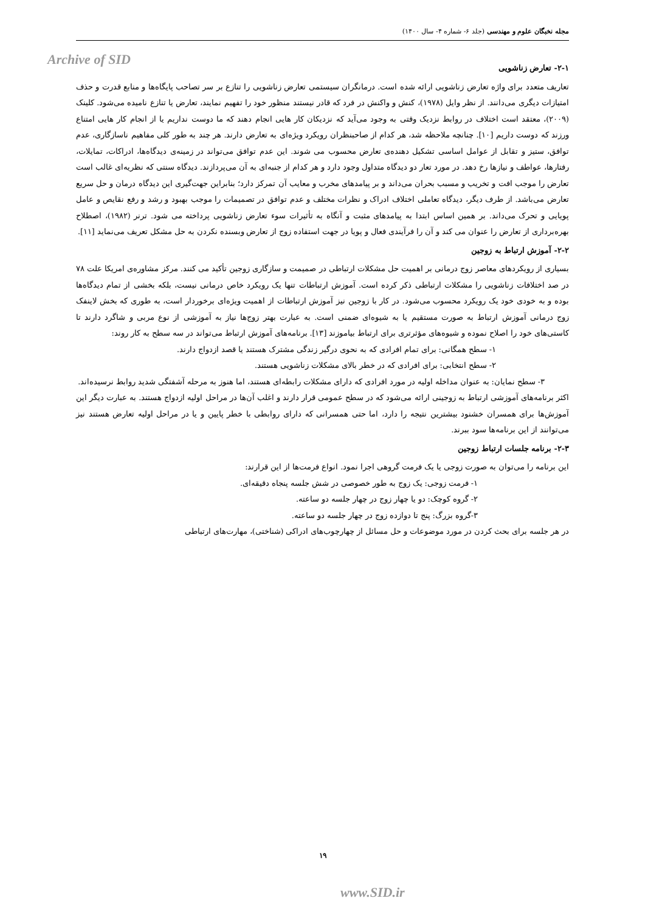مجله نخبگان علوم و مهندسی (جلد ۶- شماره ۴- سال ۱۴۰۰)
Archive of SID
۲-۱- تعارض زناشویی
تعاریف متعدد برای واژه تعارض زناشویی ارائه شده است. درمانگران سیستمی تعارض زناشویی را تنازع بر سر تصاحب پایگاه‌ها و منابع قدرت و حذف امتیازات دیگری می‌دانند. از نظر وایل (۱۹۷۸)، کنش و واکنش در فرد که قادر نیستند منظور خود را تفهیم نمایند، تعارض یا تنازع نامیده می‌شود. کلینک (۲۰۰۹)، معتقد است اختلاف در روابط نزدیک وقتی به وجود می‌آید که نزدیکان کار هایی انجام دهند که ما دوست نداریم یا از انجام کار هایی امتناع ورزند که دوست داریم [۱۰]. چنانچه ملاحظه شد، هر کدام از صاحبنظران رویکرد ویژه‌ای به تعارض دارند. هر چند به طور کلی مفاهیم ناسازگاری، عدم توافق، ستیز و تقابل از عوامل اساسی تشکیل دهنده‌ی تعارض محسوب می شوند. این عدم توافق می‌تواند در زمینه‌ی دیدگاه‌ها، ادراکات، تمایلات، رفتارها، عواطف و نیازها رخ دهد. در مورد تعار دو دیدگاه متداول وجود دارد و هر کدام از جنبه‌ای به آن می‌پردازند. دیدگاه سنتی که نظریه‌ای غالب است تعارض را موجب افت و تخریب و مسبب بحران می‌داند و بر پیامدهای مخرب و معایب آن تمرکز دارد؛ بنابراین جهت‌گیری این دیدگاه درمان و حل سریع تعارض می‌باشد. از طرف دیگر، دیدگاه تعاملی اختلاف ادراک و نظرات مختلف و عدم توافق در تصمیمات را موجب بهبود و رشد و رفع نقایص و عامل پویایی و تحرک می‌داند. بر همین اساس ابتدا به پیامدهای مثبت و آنگاه به تأثیرات سوء تعارض زناشویی پرداخته می شود. ترنر (۱۹۸۲)، اصطلاح بهره‌برداری از تعارض را عنوان می کند و آن را فرآیندی فعال و پویا در جهت استفاده زوج از تعارض وبسنده نکردن به حل مشکل تعریف می‌نماید [۱۱].
۲-۲- آموزش ارتباط به زوجین
بسیاری از رویکردهای معاصر زوج درمانی بر اهمیت حل مشکلات ارتباطی در صمیمت و سازگاری زوجین تأکید می کنند. مرکز مشاوره‌ی امریکا علت ۷۸ در صد اختلافات زناشویی را مشکلات ارتباطی ذکر کرده است. آموزش ارتباطات تنها یک رویکرد خاص درمانی نیست، بلکه بخشی از تمام دیدگاه‌ها بوده و به خودی خود یک رویکرد محسوب می‌شود. در کار با زوجین نیز آموزش ارتباطات از اهمیت ویژه‌ای برخوردار است، به طوری که بخش لاینفک زوج درمانی آموزش ارتباط به صورت مستقیم یا به شیوه‌ای ضمنی است. به عبارت بهتر زوج‌ها نیاز به آموزشی از نوع مربی و شاگرد دارند تا کاستی‌های خود را اصلاح نموده و شیوه‌های مؤثرتری برای ارتباط بیاموزند [۱۳]. برنامه‌های آموزش ارتباط می‌تواند در سه سطح به کار روند:
۱- سطح همگانی: برای تمام افرادی که به نحوی درگیر زندگی مشترک هستند یا قصد ازدواج دارند.
۲- سطح انتخابی: برای افرادی که در خطر بالای مشکلات زناشویی هستند.
۳- سطح نمایان: به عنوان مداخله اولیه در مورد افرادی که دارای مشکلات رابطه‌ای هستند، اما هنوز به مرحله آشفتگی شدید روابط نرسیده‌اند.
اکثر برنامه‌های آموزشی ارتباط به زوجینی ارائه می‌شود که در سطح عمومی قرار دارند و اغلب آن‌ها در مراحل اولیه ازدواج هستند. به عبارت دیگر این آموزش‌ها برای همسران خشنود بیشترین نتیجه را دارد، اما حتی همسرانی که دارای روابطی با خطر پایین و یا در مراحل اولیه تعارض هستند نیز می‌توانند از این برنامه‌ها سود ببرند.
۲-۳- برنامه جلسات ارتباط زوجین
این برنامه را می‌توان به صورت زوجی یا یک فرمت گروهی اجرا نمود. انواع فرمت‌ها از این قرارند:
۱- فرمت زوجی: یک زوج به طور خصوصی در شش جلسه پنجاه دقیقه‌ای.
۲- گروه کوچک: دو یا چهار زوج در چهار جلسه دو ساعته.
۳-گروه بزرگ: پنج تا دوازده زوج در چهار جلسه دو ساعته.
در هر جلسه برای بحث کردن در مورد موضوعات و حل مسائل از چهارچوب‌های ادراکی (شناختی)، مهارت‌های ارتباطی
۱۹
www.SID.ir